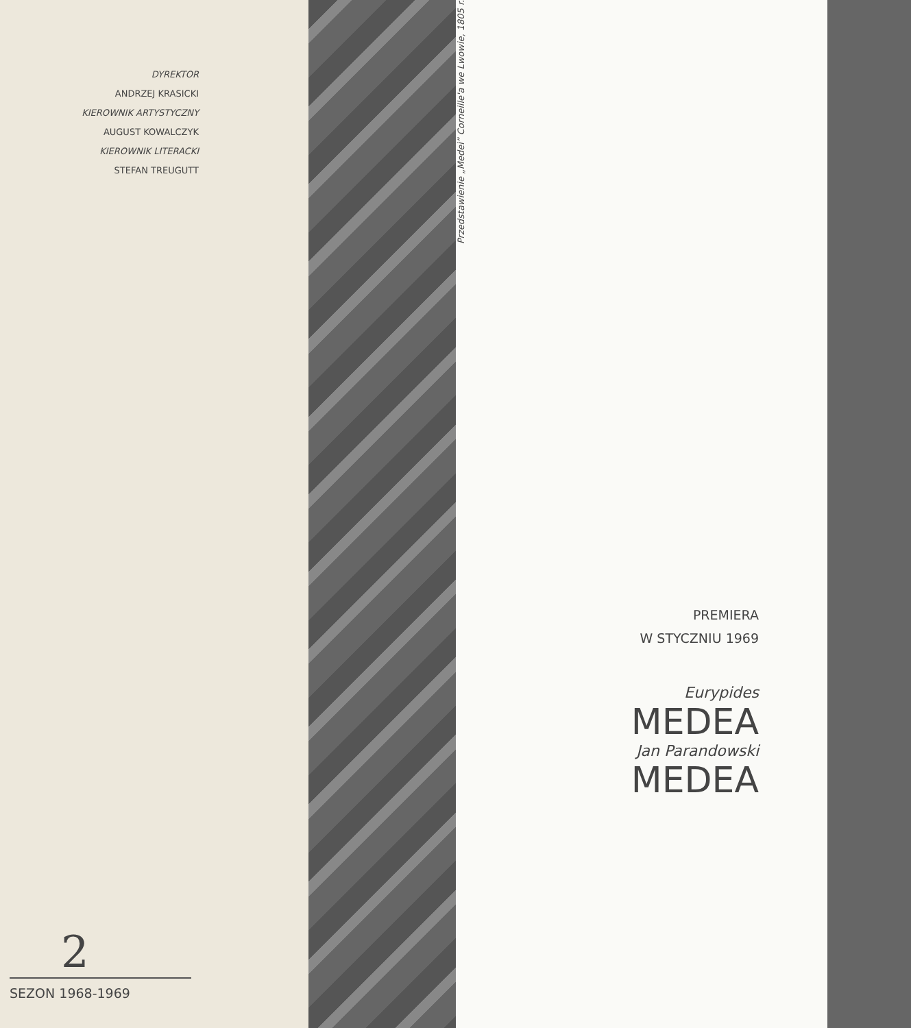DYREKTOR
ANDRZEJ KRASICKI
KIEROWNIK ARTYSTYCZNY
AUGUST KOWALCZYK
KIEROWNIK LITERACKI
STEFAN TREUGUTT
2
SEZON 1968-1969
Przedstawienie „Medei” Corneille'a we Lwowie, 1805 r.
PREMIERA
W STYCZNIU 1969
Eurypides
MEDEA
Jan Parandowski
MEDEA